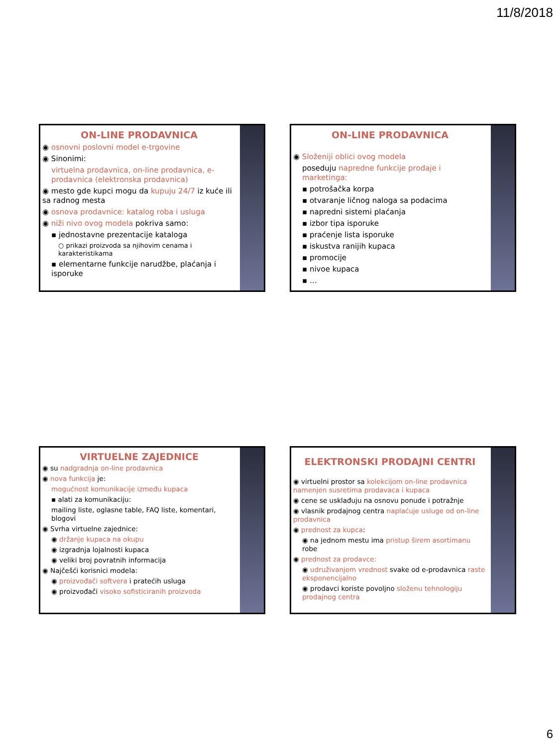11/8/2018
ON-LINE PRODAVNICA
◉ osnovni poslovni model e-trgovine
◉ Sinonimi:
virtuelna prodavnica, on-line prodavnica, e-prodavnica (elektronska prodavnica)
◉ mesto gde kupci mogu da kupuju 24/7 iz kuće ili sa radnog mesta
◉ osnova prodavnice: katalog roba i usluga
◉ niži nivo ovog modela pokriva samo:
▪ jednostavne prezentacije kataloga
○ prikazi proizvoda sa njihovim cenama i karakteristikama
▪ elementarne funkcije narudžbe, plaćanja i isporuke
ON-LINE PRODAVNICA
◉ Složeniji oblici ovog modela
poseduju napredne funkcije prodaje i marketinga:
▪ potrošačka korpa
▪ otvaranje ličnog naloga sa podacima
▪ napredni sistemi plaćanja
▪ izbor tipa isporuke
▪ praćenje lista isporuke
▪ iskustva ranijih kupaca
▪ promocije
▪ nivoe kupaca
▪ …
VIRTUELNE ZAJEDNICE
◉ su nadgradnja on-line prodavnica
◉ nova funkcija je:
mogućnost komunikacije između kupaca
▪ alati za komunikaciju:
mailing liste, oglasne table, FAQ liste, komentari, blogovi
◉ Svrha virtuelne zajednice:
◉ držanje kupaca na okupu
◉ izgradnja lojalnosti kupaca
◉ veliki broj povratnih informacija
◉ Najčešći korisnici modela:
◉ proizvođači softvera i pratećih usluga
◉ proizvođači visoko sofisticiranih proizvoda
ELEKTRONSKI PRODAJNI CENTRI
◉ virtuelni prostor sa kolekcijom on-line prodavnica namenjen susretima prodavaca i kupaca
◉ cene se usklađuju na osnovu ponude i potražnje
◉ vlasnik prodajnog centra naplaćuje usluge od on-line prodavnica
◉ prednost za kupca:
◉ na jednom mestu ima pristup širem asortimanu robe
◉ prednost za prodavce:
◉ udruživanjem vrednost svake od e-prodavnica raste eksponencijalno
◉ prodavci koriste povoljno složenu tehnologiju prodajnog centra
6